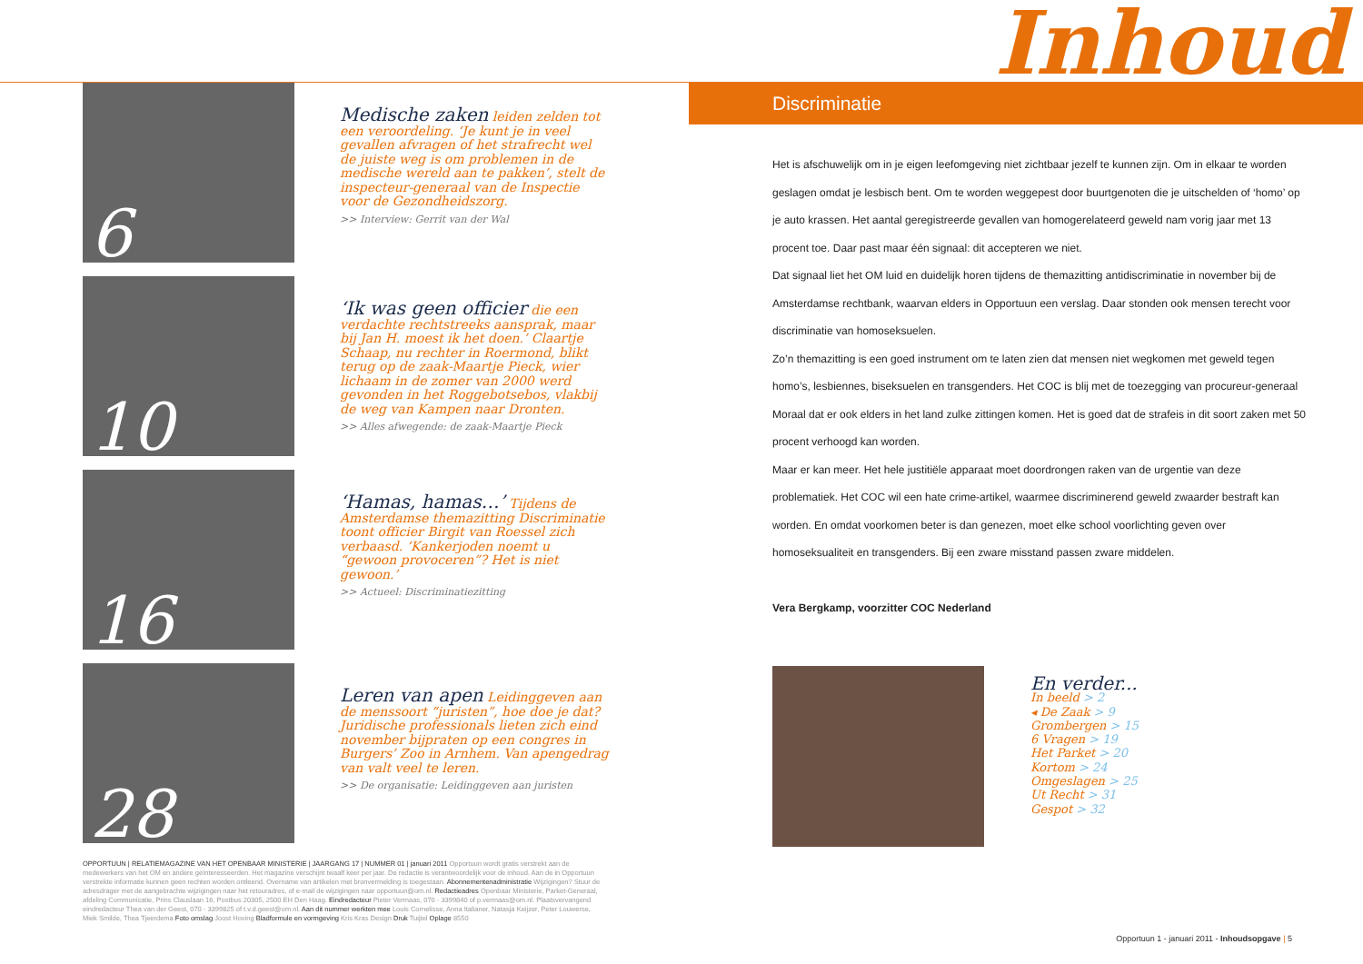Inhoud
6
Medische zaken leiden zelden tot een veroordeling. ‘Je kunt je in veel gevallen afvragen of het strafrecht wel de juiste weg is om problemen in de medische wereld aan te pakken’, stelt de inspecteur-generaal van de Inspectie voor de Gezondheidszorg.
>> Interview: Gerrit van der Wal
10
‘Ik was geen officier die een verdachte rechtstreeks aansprak, maar bij Jan H. moest ik het doen.’ Claartje Schaap, nu rechter in Roermond, blikt terug op de zaak-Maartje Pieck, wier lichaam in de zomer van 2000 werd gevonden in het Roggebotsebos, vlakbij de weg van Kampen naar Dronten.
>> Alles afwegende: de zaak-Maartje Pieck
16
‘Hamas, hamas…’ Tijdens de Amsterdamse themazitting Discriminatie toont officier Birgit van Roessel zich verbaasd. ‘Kankerjoden noemt u “gewoon provoceren”? Het is niet gewoon.’
>> Actueel: Discriminatiezitting
28
Leren van apen Leidinggeven aan de menssoort “juristen”, hoe doe je dat? Juridische professionals lieten zich eind november bijpraten op een congres in Burgers’ Zoo in Arnhem. Van apengedrag van valt veel te leren.
>> De organisatie: Leidinggeven aan juristen
OPPORTUUN | RELATIEMAGAZINE VAN HET OPENBAAR MINISTERIE | JAARGANG 17 | NUMMER 01 | januari 2011 Opportuun wordt gratis verstrekt aan de medewerkers van het OM en andere geïnteresseerden. Het magazine verschijnt twaalf keer per jaar. De redactie is verantwoordelijk voor de inhoud. Aan de in Opportuun verstrekte informatie kunnen geen rechten worden ontleend. Overname van artikelen met bronvermelding is toegestaan. Abonnementenadministratie Wijzigingen? Stuur de adresdrager met de aangebrachte wijzigingen naar het retouradres, of e-mail de wijzigingen naar opportuun@om.nl. Redactieadres Openbaar Ministerie, Parket-Generaal, afdeling Communicatie, Prins Clauslaan 16, Postbus 20305, 2500 EH Den Haag. Eindredacteur Pieter Vermaas, 070 - 3399840 of p.vermaas@om.nl. Plaatsvervangend eindredacteur Thea van der Geest, 070 - 3399825 of t.v.d.geest@om.nl. Aan dit nummer werkten mee Louis Cornelisse, Anna Italianer, Natasja Keijzer, Peter Louwerse, Miek Smilde, Thea Tjeerdema Foto omslag Joost Hoving Bladformule en vormgeving Kris Kras Design Druk Tuijtel Oplage 8550
Discriminatie
Het is afschuwelijk om in je eigen leefomgeving niet zichtbaar jezelf te kunnen zijn. Om in elkaar te worden geslagen omdat je lesbisch bent. Om te worden weggepest door buurtgenoten die je uitschelden of ‘homo’ op je auto krassen. Het aantal geregistreerde gevallen van homogerelateerd geweld nam vorig jaar met 13 procent toe. Daar past maar één signaal: dit accepteren we niet.
Dat signaal liet het OM luid en duidelijk horen tijdens de themazitting antidiscriminatie in november bij de Amsterdamse rechtbank, waarvan elders in Opportuun een verslag. Daar stonden ook mensen terecht voor discriminatie van homoseksuelen.
Zo’n themazitting is een goed instrument om te laten zien dat mensen niet wegkomen met geweld tegen homo’s, lesbiennes, biseksuelen en transgenders. Het COC is blij met de toezegging van procureur-generaal Moraal dat er ook elders in het land zulke zittingen komen. Het is goed dat de strafeis in dit soort zaken met 50 procent verhoogd kan worden.
Maar er kan meer. Het hele justitiële apparaat moet doordrongen raken van de urgentie van deze problematiek. Het COC wil een hate crime-artikel, waarmee discriminerend geweld zwaarder bestraft kan worden. En omdat voorkomen beter is dan genezen, moet elke school voorlichting geven over homoseksualiteit en transgenders. Bij een zware misstand passen zware middelen.
Vera Bergkamp, voorzitter COC Nederland
En verder...
In beeld > 2
◂ De Zaak > 9
Grombergen > 15
6 Vragen > 19
Het Parket > 20
Kortom > 24
Omgeslagen > 25
Ut Recht > 31
Gespot > 32
Opportuun 1 - januari 2011 - Inhoudsopgave | 5